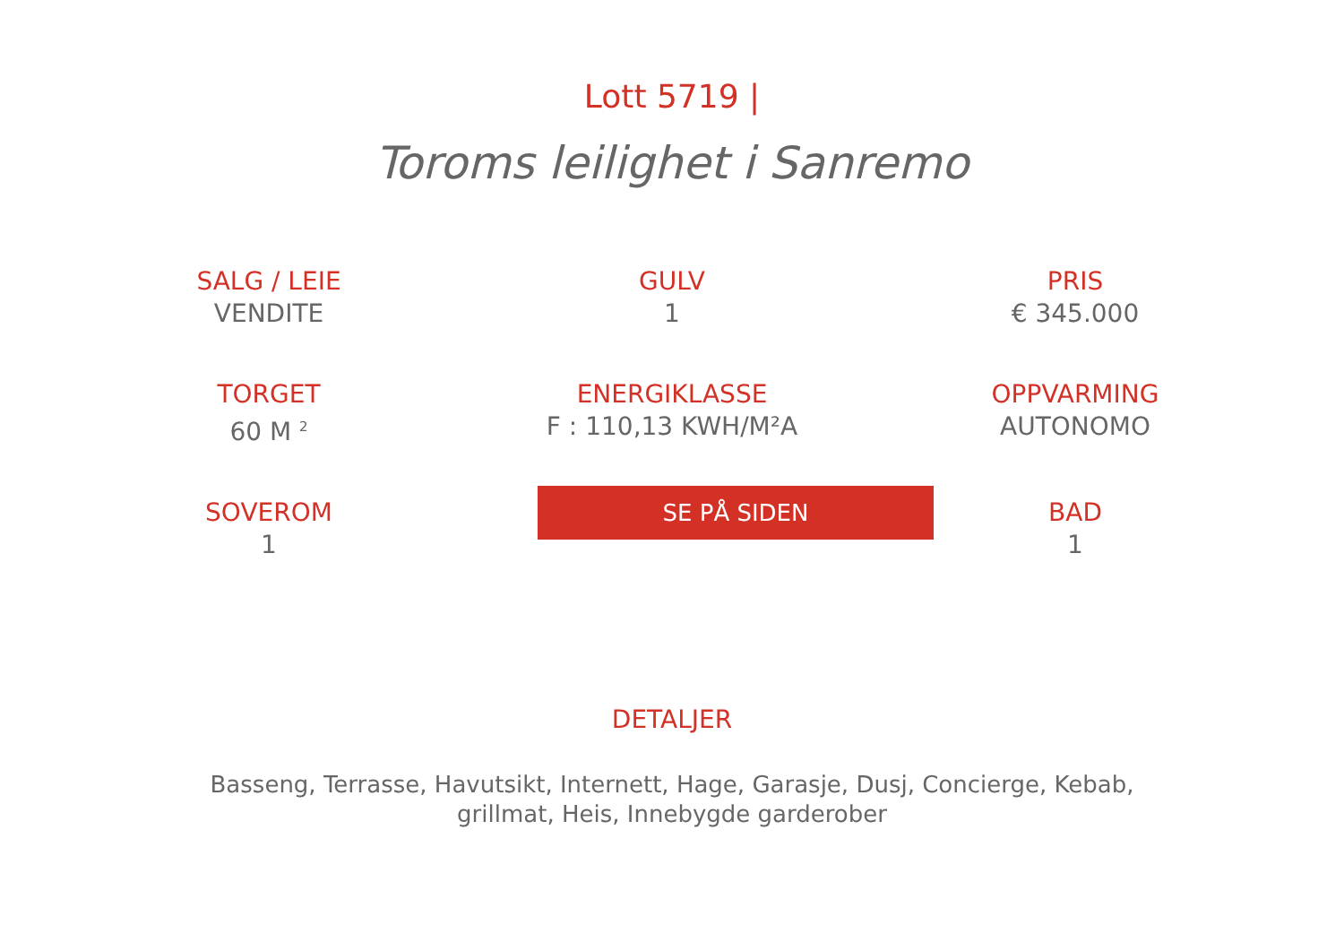Lott 5719 |
Toroms leilighet i Sanremo
SALG / LEIE
VENDITE
GULV
1
PRIS
€ 345.000
TORGET
60 M <sup>2</sup>
ENERGIKLASSE
F : 110,13 KWH/M²A
OPPVARMING
AUTONOMO
SOVEROM
1
SE PÅ SIDEN
BAD
1
DETALJER
Basseng, Terrasse, Havutsikt, Internett, Hage, Garasje, Dusj, Concierge, Kebab, grillmat, Heis, Innebygde garderober